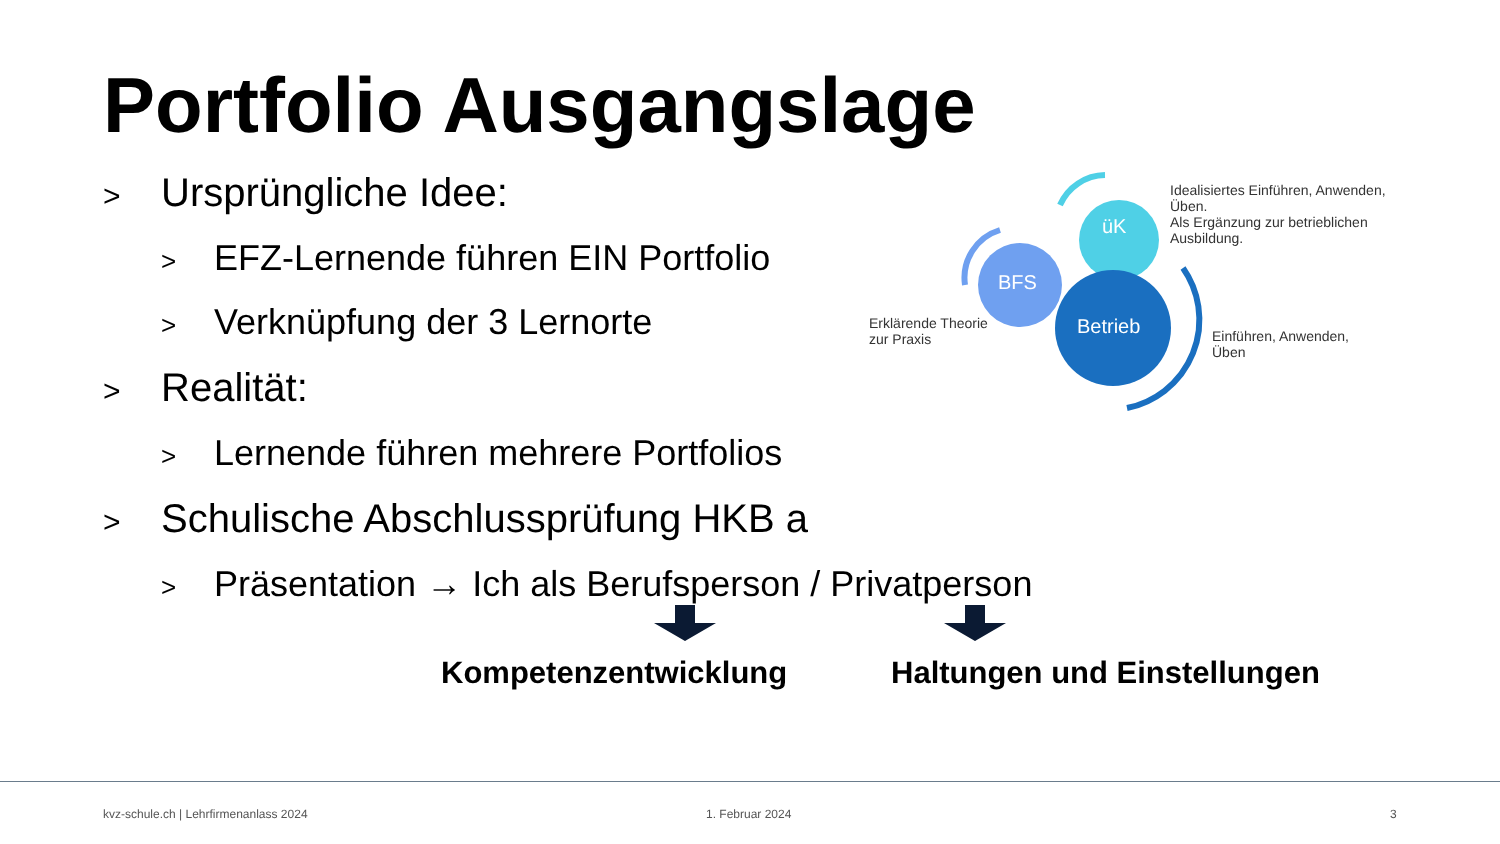Portfolio Ausgangslage
> Ursprüngliche Idee:
> EFZ-Lernende führen EIN Portfolio
> Verknüpfung der 3 Lernorte
> Realität:
> Lernende führen mehrere Portfolios
> Schulische Abschlussprüfung HKB a
> Präsentation → Ich als Berufsperson / Privatperson
üK
BFS
Betrieb
Idealisiertes Einführen, Anwenden,
Üben.
Als Ergänzung zur betrieblichen
Ausbildung.
Erklärende Theorie
zur Praxis
Einführen, Anwenden,
Üben
Kompetenzentwicklung Haltungen und Einstellungen
kvz-schule.ch | Lehrfirmenanlass 2024
1. Februar 2024 3